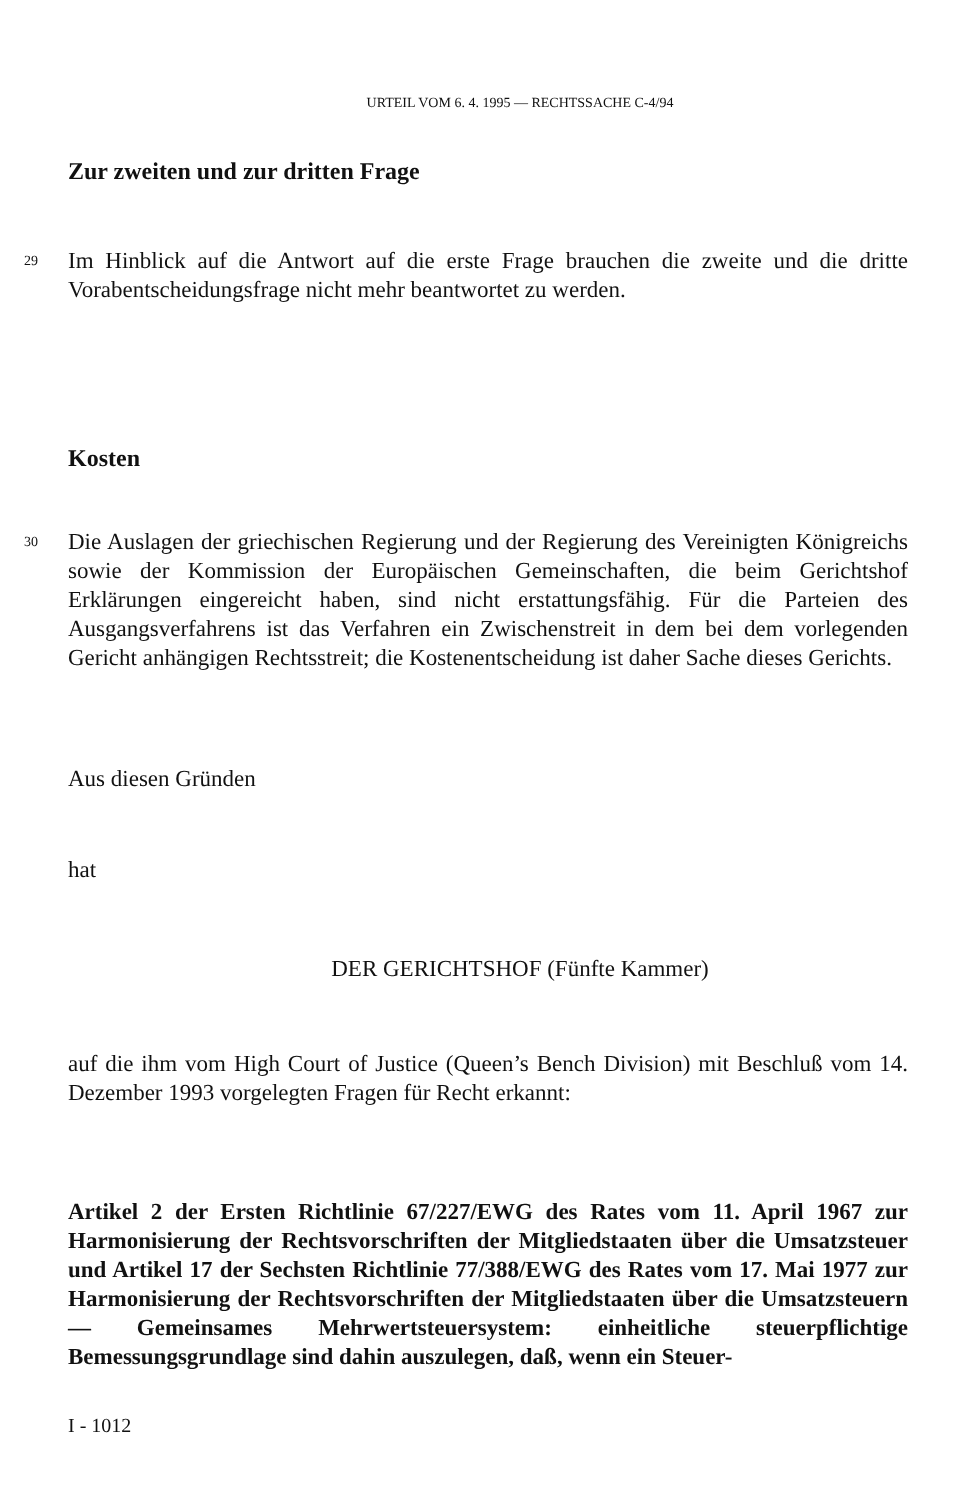URTEIL VOM 6. 4. 1995 — RECHTSSACHE C-4/94
Zur zweiten und zur dritten Frage
29
Im Hinblick auf die Antwort auf die erste Frage brauchen die zweite und die dritte Vorabentscheidungsfrage nicht mehr beantwortet zu werden.
Kosten
30
Die Auslagen der griechischen Regierung und der Regierung des Vereinigten Königreichs sowie der Kommission der Europäischen Gemeinschaften, die beim Gerichtshof Erklärungen eingereicht haben, sind nicht erstattungsfähig. Für die Parteien des Ausgangsverfahrens ist das Verfahren ein Zwischenstreit in dem bei dem vorlegenden Gericht anhängigen Rechtsstreit; die Kostenentscheidung ist daher Sache dieses Gerichts.
Aus diesen Gründen
hat
DER GERICHTSHOF (Fünfte Kammer)
auf die ihm vom High Court of Justice (Queen’s Bench Division) mit Beschluß vom 14. Dezember 1993 vorgelegten Fragen für Recht erkannt:
Artikel 2 der Ersten Richtlinie 67/227/EWG des Rates vom 11. April 1967 zur Harmonisierung der Rechtsvorschriften der Mitgliedstaaten über die Umsatzsteuer und Artikel 17 der Sechsten Richtlinie 77/388/EWG des Rates vom 17. Mai 1977 zur Harmonisierung der Rechtsvorschriften der Mitgliedstaaten über die Umsatzsteuern — Gemeinsames Mehrwertsteuersystem: einheitliche steuerpflichtige Bemessungsgrundlage sind dahin auszulegen, daß, wenn ein Steuer-
I - 1012